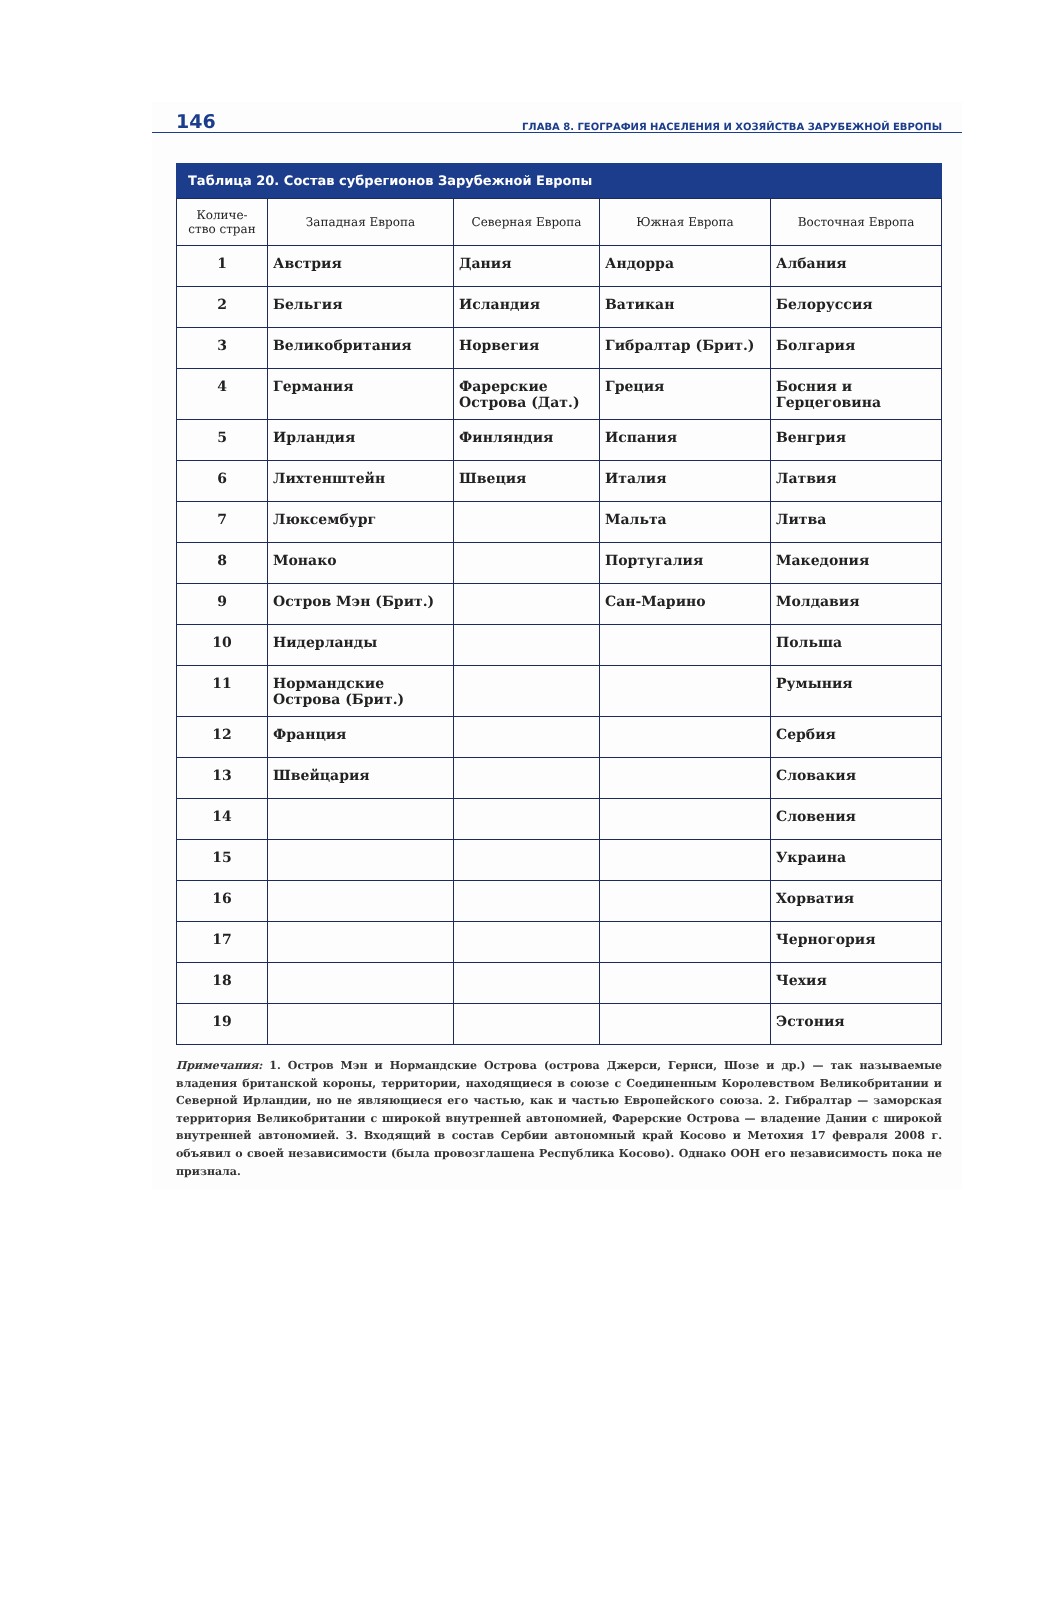146 ГЛАВА 8. ГЕОГРАФИЯ НАСЕЛЕНИЯ И ХОЗЯЙСТВА ЗАРУБЕЖНОЙ ЕВРОПЫ
Таблица 20. Состав субрегионов Зарубежной Европы
| Количе- ство стран | Западная Европа | Северная Европа | Южная Европа | Восточная Европа |
| --- | --- | --- | --- | --- |
| 1 | Австрия | Дания | Андорра | Албания |
| 2 | Бельгия | Исландия | Ватикан | Белоруссия |
| 3 | Великобритания | Норвегия | Гибралтар (Брит.) | Болгария |
| 4 | Германия | Фарерские Острова (Дат.) | Греция | Босния и Герцеговина |
| 5 | Ирландия | Финляндия | Испания | Венгрия |
| 6 | Лихтенштейн | Швеция | Италия | Латвия |
| 7 | Люксембург | | Мальта | Литва |
| 8 | Монако | | Португалия | Македония |
| 9 | Остров Мэн (Брит.) | | Сан-Марино | Молдавия |
| 10 | Нидерланды | | | Польша |
| 11 | Нормандские Острова (Брит.) | | | Румыния |
| 12 | Франция | | | Сербия |
| 13 | Швейцария | | | Словакия |
| 14 | | | | Словения |
| 15 | | | | Украина |
| 16 | | | | Хорватия |
| 17 | | | | Черногория |
| 18 | | | | Чехия |
| 19 | | | | Эстония |
Примечания: 1. Остров Мэн и Нормандские Острова (острова Джерси, Гернси, Шозе и др.) — так называемые владения британской короны, территории, находящиеся в союзе с Соединенным Королевством Великобритании и Северной Ирландии, но не являющиеся его частью, как и частью Европейского союза. 2. Гибралтар — заморская территория Великобритании с широкой внутренней автономией, Фарерские Острова — владение Дании с широкой внутренней автономией. 3. Входящий в состав Сербии автономный край Косово и Метохия 17 февраля 2008 г. объявил о своей независимости (была провозглашена Республика Косово). Однако ООН его независимость пока не признала.